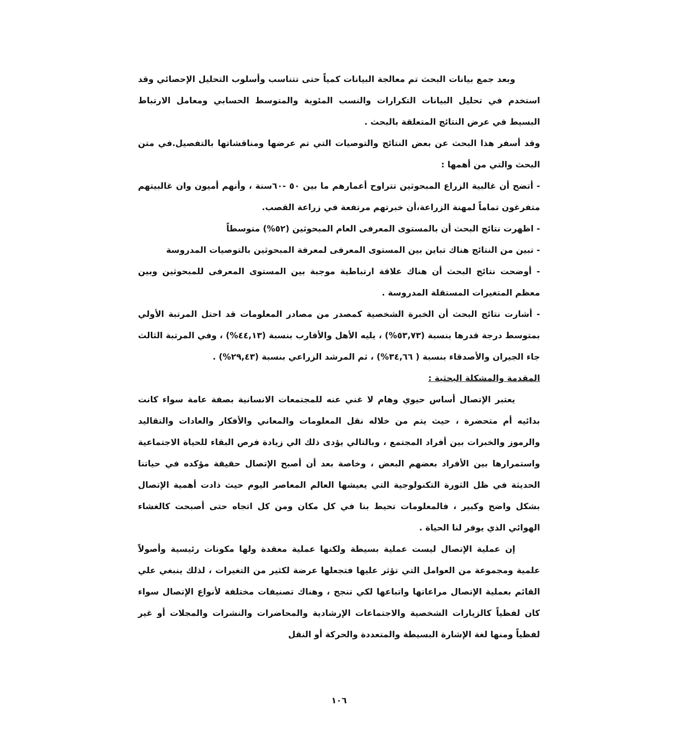وبعد جمع بيانات البحث تم معالجة البيانات كمياً حتى تتناسب وأسلوب التحليل الإحصائي وقد استخدم في تحليل البيانات التكرارات والنسب المئوية والمتوسط الحسابي ومعامل الارتباط البسيط في عرض النتائج المتعلقة بالبحث .
وقد أسفر هذا البحث عن بعض النتائج والتوصيات التي تم عرضها ومناقشاتها بالتفصيل.في متن البحث والتي من أهمها :
- أتضح أن غالبية الزراع المبحوثين تتراوح أعمارهم ما بين ٥٠ -٦٠سنة ، وأنهم أميون وان غالبيتهم متفرغون تماماً لمهنة الزراعة،أن خبرتهم مرتفعة في زراعة القصب.
- اظهرت نتائج البحث أن بالمستوى المعرفى العام المبحوثين (٥٢%) متوسطاً
- تبين من النتائج هناك تباين بين المستوى المعرفى لمعرفة المبحوثين بالتوصيات المدروسة
- أوضحت نتائج البحث أن هناك علاقة ارتباطية موجبة بين المستوى المعرفى للمبحوثين وبين معظم المتغيرات المستقلة المدروسة .
- أشارت نتائج البحث أن الخبرة الشخصية كمصدر من مصادر المعلومات قد احتل المرتبة الأولي بمتوسط درجة قدرها بنسبة (٥٣,٧٣%) ، يليه الأهل والأقارب بنسبة (٤٤,١٣%) ، وفي المرتبة الثالث جاء الجيران والأصدقاء بنسبة ( ٣٤,٦٦%) ، ثم المرشد الزراعي بنسبة (٢٩,٤٣%) .
المقدمة والمشكلة البحثية :
يعتبر الإتصال أساس حيوي وهام لا غني عنه للمجتمعات الانسانية بصفة عامة سواء كانت بدائيه أم متحضرة ، حيث يتم من خلاله نقل المعلومات والمعاني والأفكار والعادات والتقاليد والرموز والخبرات بين أفراد المجتمع ، وبالتالي يؤدى ذلك الي زيادة فرص البقاء للحياة الاجتماعية واستمرارها بين الأفراد بعضهم البعض ، وخاصة بعد أن أصبح الإتصال حقيقة مؤكده في حياتنا الحديثة في ظل الثورة التكنولوجية التي يعيشها العالم المعاصر اليوم حيث ذادت أهمية الإتصال بشكل واضح وكبير ، فالمعلومات تحيط بنا في كل مكان ومن كل اتجاه حتى أصبحت كالغشاء الهوائي الذي يوفر لنا الحياة .
إن عملية الإتصال ليست عملية بسيطة ولكنها عملية معقدة ولها مكونات رئيسية وأصولاً علمية ومجموعة من العوامل التي تؤثر عليها فتجعلها عرضة لكثير من التغيرات ، لذلك ينبغي علي القائم بعملية الإتصال مراعاتها واتباعها لكي تنجح ، وهناك تصنيفات مختلفة لأنواع الإتصال سواء كان لفظياً كالزيارات الشخصية والاجتماعات الإرشادية والمحاضرات والنشرات والمجلات أو غير لفظياً ومنها لغة الإشارة البسيطة والمتعددة والحركة أو النقل
١٠٦